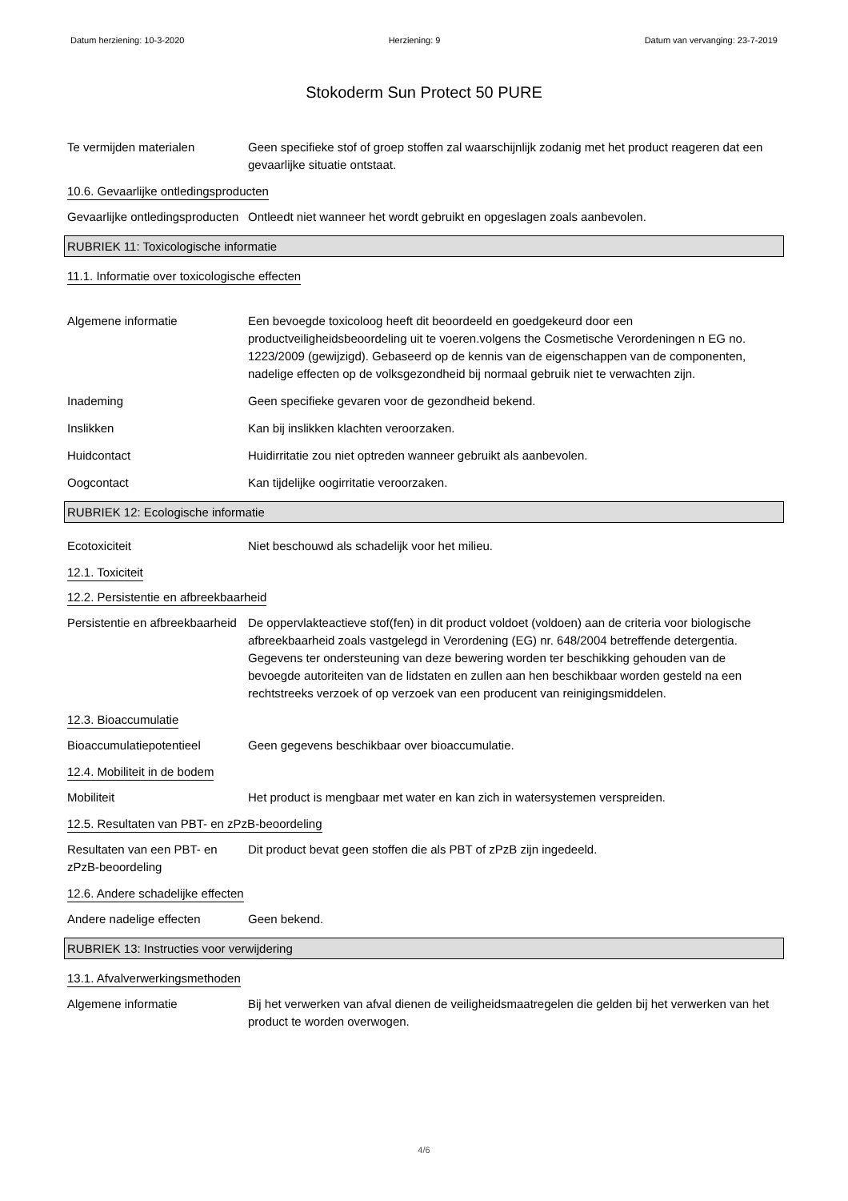Datum herziening: 10-3-2020 Herziening: 9 Datum van vervanging: 23-7-2019
Stokoderm Sun Protect 50 PURE
Te vermijden materialen Geen specifieke stof of groep stoffen zal waarschijnlijk zodanig met het product reageren dat een gevaarlijke situatie ontstaat.
10.6. Gevaarlijke ontledingsproducten
Gevaarlijke ontledingsproducten
Ontleedt niet wanneer het wordt gebruikt en opgeslagen zoals aanbevolen.
RUBRIEK 11: Toxicologische informatie
11.1. Informatie over toxicologische effecten
Algemene informatie Een bevoegde toxicoloog heeft dit beoordeeld en goedgekeurd door een productveiligheidsbeoordeling uit te voeren.volgens the Cosmetische Verordeningen n EG no. 1223/2009 (gewijzigd). Gebaseerd op de kennis van de eigenschappen van de componenten, nadelige effecten op de volksgezondheid bij normaal gebruik niet te verwachten zijn.
Inademing Geen specifieke gevaren voor de gezondheid bekend.
Inslikken Kan bij inslikken klachten veroorzaken.
Huidcontact Huidirritatie zou niet optreden wanneer gebruikt als aanbevolen.
Oogcontact Kan tijdelijke oogirritatie veroorzaken.
RUBRIEK 12: Ecologische informatie
Ecotoxiciteit Niet beschouwd als schadelijk voor het milieu.
12.1. Toxiciteit
12.2. Persistentie en afbreekbaarheid
Persistentie en afbreekbaarheid
De oppervlakteactieve stof(fen) in dit product voldoet (voldoen) aan de criteria voor biologische afbreekbaarheid zoals vastgelegd in Verordening (EG) nr. 648/2004 betreffende detergentia. Gegevens ter ondersteuning van deze bewering worden ter beschikking gehouden van de bevoegde autoriteiten van de lidstaten en zullen aan hen beschikbaar worden gesteld na een rechtstreeks verzoek of op verzoek van een producent van reinigingsmiddelen.
12.3. Bioaccumulatie
Bioaccumulatiepotentieel Geen gegevens beschikbaar over bioaccumulatie.
12.4. Mobiliteit in de bodem
Mobiliteit Het product is mengbaar met water en kan zich in watersystemen verspreiden.
12.5. Resultaten van PBT- en zPzB-beoordeling
Resultaten van een PBT- en zPzB-beoordeling
Dit product bevat geen stoffen die als PBT of zPzB zijn ingedeeld.
12.6. Andere schadelijke effecten
Andere nadelige effecten Geen bekend.
RUBRIEK 13: Instructies voor verwijdering
13.1. Afvalverwerkingsmethoden
Algemene informatie Bij het verwerken van afval dienen de veiligheidsmaatregelen die gelden bij het verwerken van het product te worden overwogen.
4/6